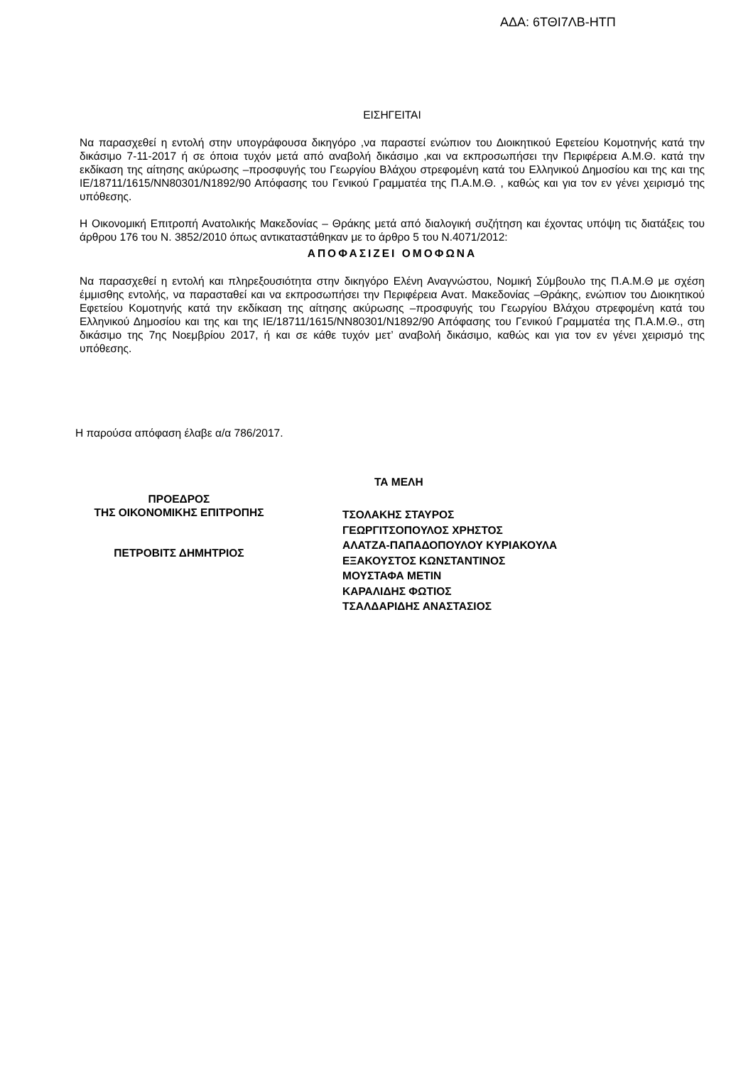ΑΔΑ: 6ΤΘΙ7ΛΒ-ΗΤΠ
ΕΙΣΗΓΕΙΤΑΙ
Να παρασχεθεί η εντολή στην υπογράφουσα δικηγόρο ,να παραστεί ενώπιον του Διοικητικού Εφετείου Κομοτηνής κατά την δικάσιμο 7-11-2017 ή σε όποια τυχόν μετά από αναβολή δικάσιμο ,και να εκπροσωπήσει την Περιφέρεια Α.Μ.Θ. κατά την εκδίκαση της αίτησης ακύρωσης –προσφυγής του Γεωργίου Βλάχου στρεφομένη κατά του Ελληνικού Δημοσίου και της και της ΙΕ/18711/1615/ΝΝ80301/Ν1892/90 Απόφασης του Γενικού Γραμματέα της Π.Α.Μ.Θ. , καθώς και για τον εν γένει χειρισμό της υπόθεσης.
Η Οικονομική Επιτροπή Ανατολικής Μακεδονίας – Θράκης μετά από διαλογική συζήτηση και έχοντας υπόψη τις διατάξεις του άρθρου 176 του Ν. 3852/2010 όπως αντικαταστάθηκαν με το άρθρο 5 του Ν.4071/2012:
ΑΠΟΦΑΣΙΖΕΙ ΟΜΟΦΩΝΑ
Να παρασχεθεί η εντολή και πληρεξουσιότητα στην δικηγόρο Ελένη Αναγνώστου, Νομική Σύμβουλο της Π.Α.Μ.Θ με σχέση έμμισθης εντολής, να παρασταθεί και να εκπροσωπήσει την Περιφέρεια Ανατ. Μακεδονίας –Θράκης, ενώπιον του Διοικητικού Εφετείου Κομοτηνής κατά την εκδίκαση της αίτησης ακύρωσης –προσφυγής του Γεωργίου Βλάχου στρεφομένη κατά του Ελληνικού Δημοσίου και της και της ΙΕ/18711/1615/ΝΝ80301/Ν1892/90 Απόφασης του Γενικού Γραμματέα της Π.Α.Μ.Θ., στη δικάσιμο της 7ης Νοεμβρίου 2017, ή και σε κάθε τυχόν μετ’ αναβολή δικάσιμο, καθώς και για τον εν γένει χειρισμό της υπόθεσης.
Η παρούσα απόφαση έλαβε α/α 786/2017.
ΤΑ ΜΕΛΗ
ΠΡΟΕΔΡΟΣ
ΤΗΣ ΟΙΚΟΝΟΜΙΚΗΣ ΕΠΙΤΡΟΠΗΣ
ΠΕΤΡΟΒΙΤΣ ΔΗΜΗΤΡΙΟΣ
ΤΣΟΛΑΚΗΣ ΣΤΑΥΡΟΣ
ΓΕΩΡΓΙΤΣΟΠΟΥΛΟΣ ΧΡΗΣΤΟΣ
ΑΛΑΤΖΑ-ΠΑΠΑΔΟΠΟΥΛΟΥ ΚΥΡΙΑΚΟΥΛΑ
ΕΞΑΚΟΥΣΤΟΣ ΚΩΝΣΤΑΝΤΙΝΟΣ
ΜΟΥΣΤΑΦΑ ΜΕΤΙΝ
ΚΑΡΑΛΙΔΗΣ ΦΩΤΙΟΣ
ΤΣΑΛΔΑΡΙΔΗΣ ΑΝΑΣΤΑΣΙΟΣ